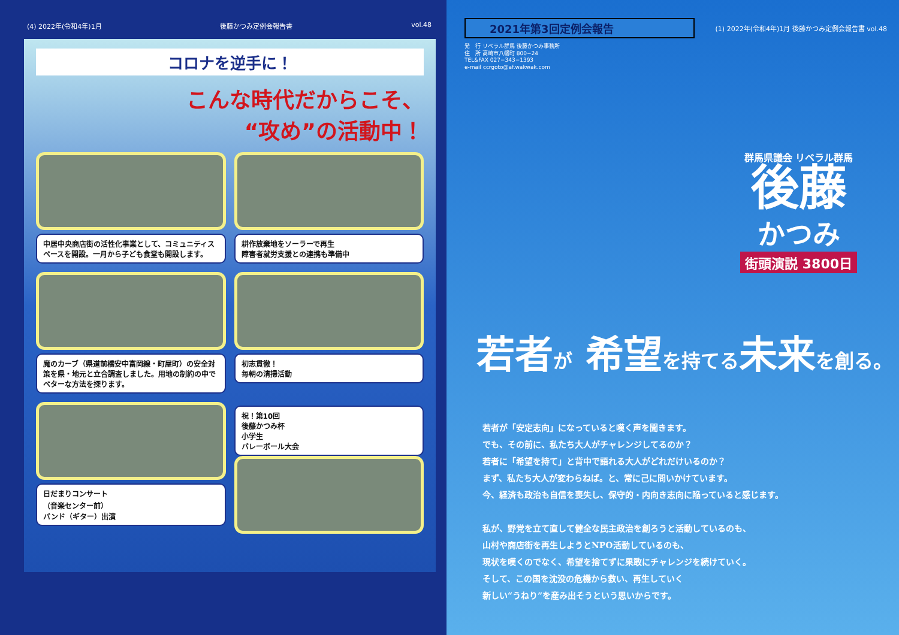(4) 2022年(令和4年)1月 後藤かつみ定例会報告書 vol.48
コロナを逆手に！
こんな時代だからこそ、
“攻め”の活動中！
中居中央商店街の活性化事業として、コミュニティスペースを開設。一月から子ども食堂も開設します。
耕作放棄地をソーラーで再生
障害者就労支援との連携も準備中
魔のカーブ（県道前橋安中富岡線・町屋町）の安全対策を県・地元と立合調査しました。用地の制約の中でベターな方法を探ります。
初志貫徹！
毎朝の清掃活動
日だまりコンサート
（音楽センター前）
バンド（ギター）出演
祝！第10回
後藤かつみ杯
小学生
バレーボール大会
2021年第3回定例会報告
(1) 2022年(令和4年)1月 後藤かつみ定例会報告書 vol.48
発　行 リベラル群馬 後藤かつみ事務所
住　所 高崎市八幡町 800−24
TEL&FAX 027−343−1393
e-mail ccrgoto@af.wakwak.com
群馬県議会 リベラル群馬
後藤
かつみ
街頭演説 3800日
若者が 希望を持てる未来を創る。
若者が「安定志向」になっていると嘆く声を聞きます。
でも、その前に、私たち大人がチャレンジしてるのか？
若者に「希望を持て」と背中で語れる大人がどれだけいるのか？
まず、私たち大人が変わらねば。と、常に己に問いかけています。
今、経済も政治も自信を喪失し、保守的・内向き志向に陥っていると感じます。
私が、野党を立て直して健全な民主政治を創ろうと活動しているのも、
山村や商店街を再生しようとNPO活動しているのも、
現状を嘆くのでなく、希望を捨てずに果敢にチャレンジを続けていく。
そして、この国を沈没の危機から救い、再生していく
新しい“うねり”を産み出そうという思いからです。